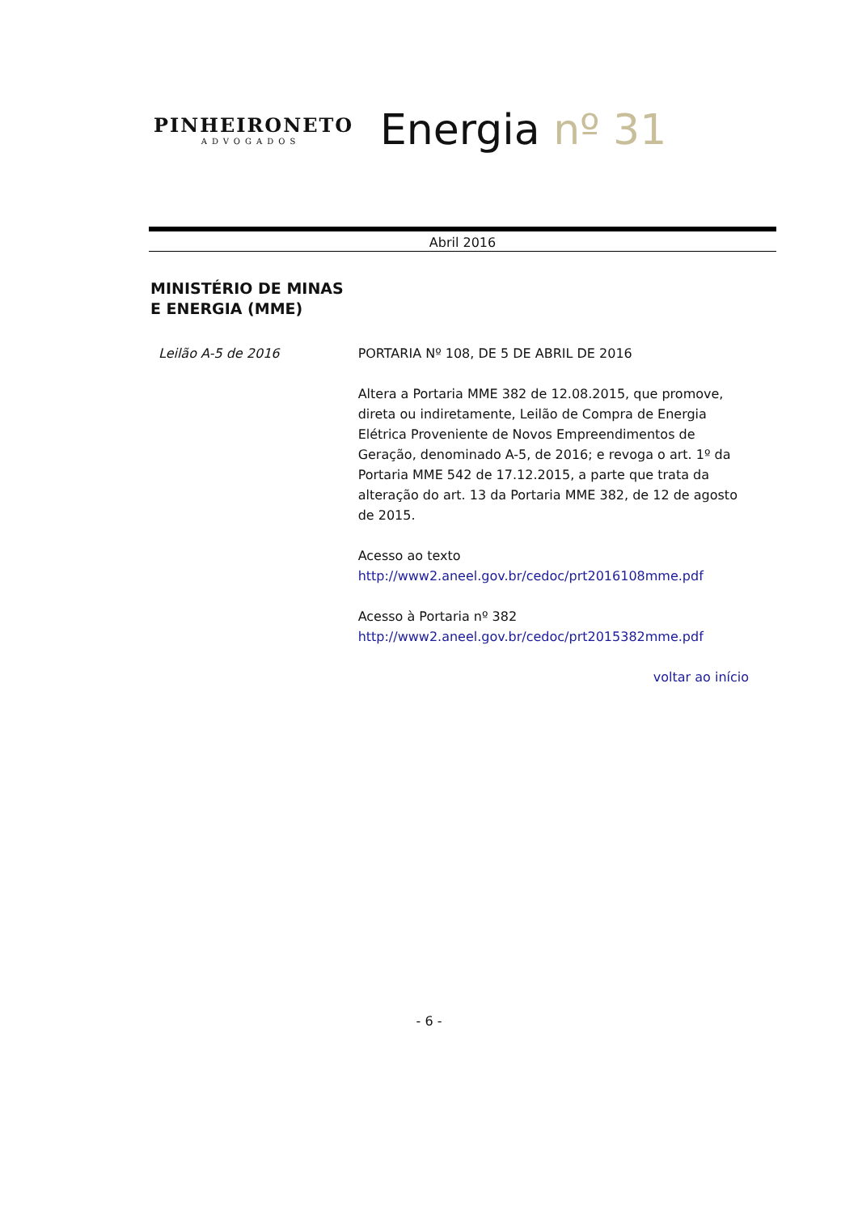PINHEIRONETO
ADVOGADOS
Energia nº 31
Abril 2016
MINISTÉRIO DE MINAS
E ENERGIA (MME)
Leilão A-5 de 2016 PORTARIA Nº 108, DE 5 DE ABRIL DE 2016
Altera a Portaria MME 382 de 12.08.2015, que promove, direta ou indiretamente, Leilão de Compra de Energia Elétrica Proveniente de Novos Empreendimentos de Geração, denominado A-5, de 2016; e revoga o art. 1º da Portaria MME 542 de 17.12.2015, a parte que trata da alteração do art. 13 da Portaria MME 382, de 12 de agosto de 2015.
Acesso ao texto
http://www2.aneel.gov.br/cedoc/prt2016108mme.pdf
Acesso à Portaria nº 382
http://www2.aneel.gov.br/cedoc/prt2015382mme.pdf
voltar ao início
- 6 -